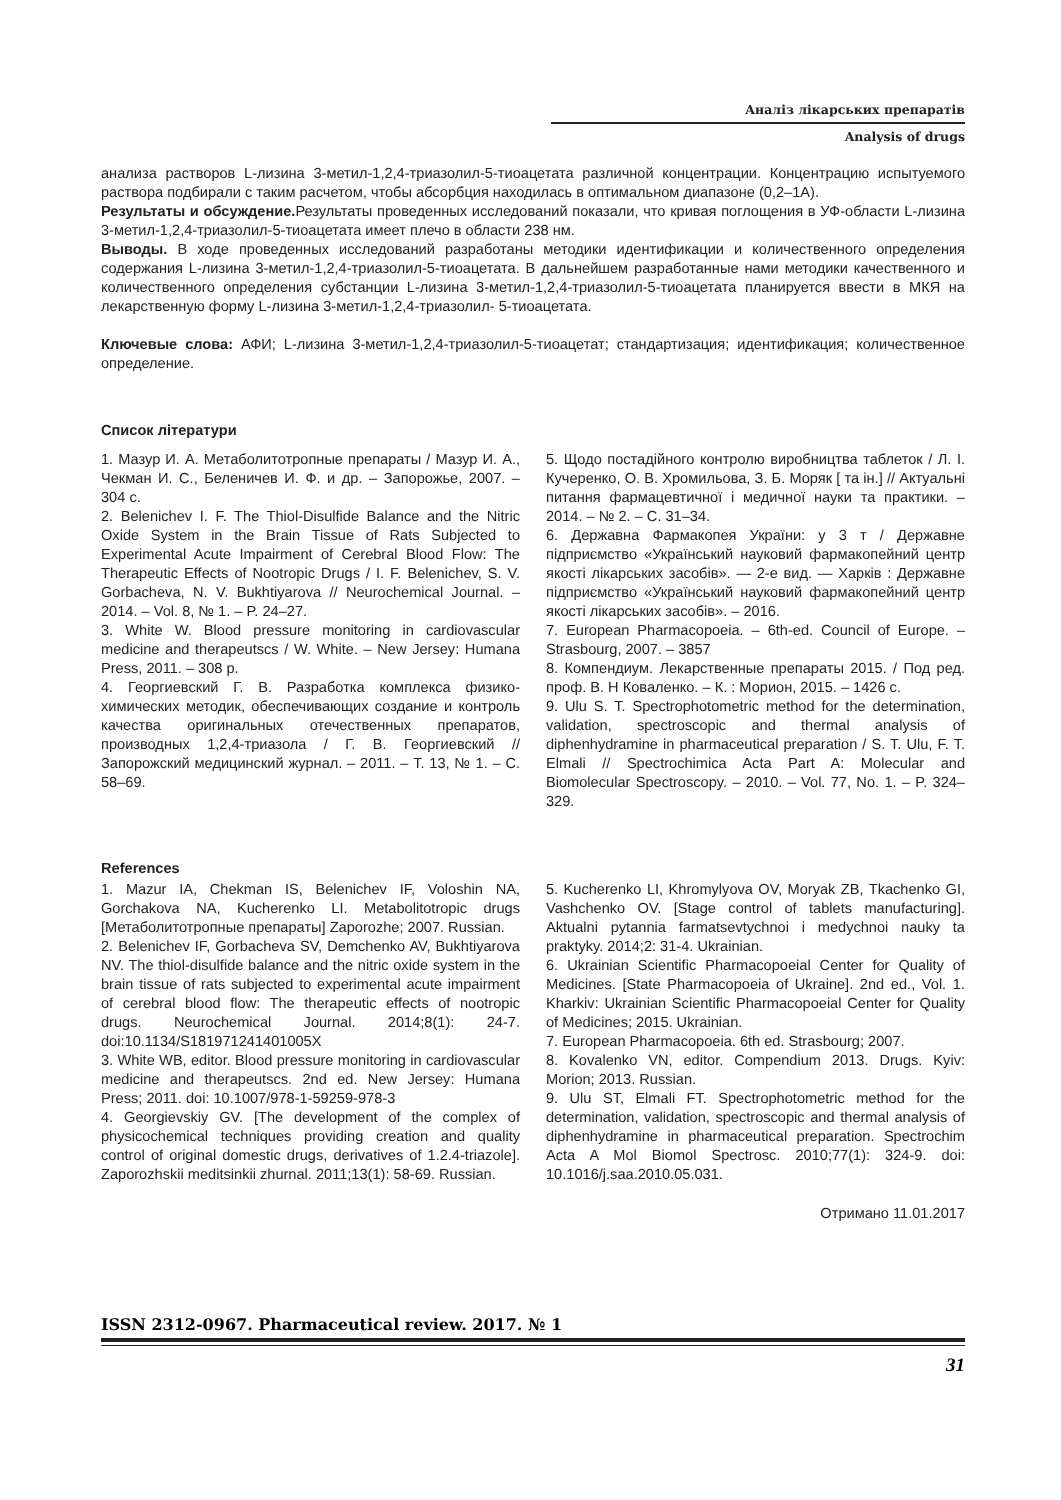Аналіз лікарських препаратів
Analysis of drugs
анализа растворов L-лизина 3-метил-1,2,4-триазолил-5-тиоацетата различной концентрации. Концентрацию испытуемого раствора подбирали с таким расчетом, чтобы абсорбция находилась в оптимальном диапазоне (0,2–1А).
Результаты и обсуждение. Результаты проведенных исследований показали, что кривая поглощения в УФ-области L-лизина 3-метил-1,2,4-триазолил-5-тиоацетата имеет плечо в области 238 нм.
Выводы. В ходе проведенных исследований разработаны методики идентификации и количественного определения содержания L-лизина 3-метил-1,2,4-триазолил-5-тиоацетата. В дальнейшем разработанные нами методики качественного и количественного определения субстанции L-лизина 3-метил-1,2,4-триазолил-5-тиоацетата планируется ввести в МКЯ на лекарственную форму L-лизина 3-метил-1,2,4-триазолил- 5-тиоацетата.
Ключевые слова: АФИ; L-лизина 3-метил-1,2,4-триазолил-5-тиоацетат; стандартизация; идентификация; количественное определение.
Список літератури
1. Мазур И. А. Метаболитотропные препараты / Мазур И. А., Чекман И. С., Беленичев И. Ф. и др. – Запорожье, 2007. – 304 с.
2. Belenichev I. F. The Thiol-Disulfide Balance and the Nitric Oxide System in the Brain Tissue of Rats Subjected to Experimental Acute Impairment of Cerebral Blood Flow: The Therapeutic Effects of Nootropic Drugs / I. F. Belenichev, S. V. Gorbacheva, N. V. Bukhtiyarova // Neurochemical Journal. – 2014. – Vol. 8, № 1. – P. 24–27.
3. White W. Blood pressure monitoring in cardiovascular medicine and therapeutscs / W. White. – New Jersey: Humana Press, 2011. – 308 p.
4. Георгиевский Г. В. Разработка комплекса физико-химических методик, обеспечивающих создание и контроль качества оригинальных отечественных препаратов, производных 1,2,4-триазола / Г. В. Георгиевский // Запорожский медицинский журнал. – 2011. – Т. 13, № 1. – С. 58–69.
5. Щодо постадійного контролю виробництва таблеток / Л. І. Кучеренко, О. В. Хромильова, З. Б. Моряк [ та ін.] // Актуальні питання фармацевтичної і медичної науки та практики. – 2014. – № 2. – С. 31–34.
6. Державна Фармакопея України: у 3 т / Державне підприємство «Український науковий фармакопейний центр якості лікарських засобів». — 2-е вид. — Харків : Державне підприємство «Український науковий фармакопейний центр якості лікарських засобів». – 2016.
7. European Pharmacopoeia. – 6th-ed. Council of Europe. – Strasbourg, 2007. – 3857
8. Компендиум. Лекарственные препараты 2015. / Под ред. проф. В. Н Коваленко. – К. : Морион, 2015. – 1426 с.
9. Ulu S. T. Spectrophotometric method for the determination, validation, spectroscopic and thermal analysis of diphenhydramine in pharmaceutical preparation / S. T. Ulu, F. T. Elmali // Spectrochimica Acta Part A: Molecular and Biomolecular Spectroscopy. – 2010. – Vol. 77, No. 1. – P. 324–329.
References
1. Mazur IA, Chekman IS, Belenichev IF, Voloshin NA, Gorchakova NA, Kucherenko LI. Metabolitotropic drugs [Метаболитотропные препараты] Zaporozhe; 2007. Russian.
2. Belenichev IF, Gorbacheva SV, Demchenko AV, Bukhtiyarova NV. The thiol-disulfide balance and the nitric oxide system in the brain tissue of rats subjected to experimental acute impairment of cerebral blood flow: The therapeutic effects of nootropic drugs. Neurochemical Journal. 2014;8(1): 24-7. doi:10.1134/S181971241401005X
3. White WB, editor. Blood pressure monitoring in cardiovascular medicine and therapeutscs. 2nd ed. New Jersey: Humana Press; 2011. doi: 10.1007/978-1-59259-978-3
4. Georgievskiy GV. [The development of the complex of physicochemical techniques providing creation and quality control of original domestic drugs, derivatives of 1.2.4-triazole]. Zaporozhskii meditsinkii zhurnal. 2011;13(1): 58-69. Russian.
5. Kucherenko LI, Khromylyova OV, Moryak ZB, Tkachenko GI, Vashchenko OV. [Stage control of tablets manufacturing]. Aktualni pytannia farmatsevtychnoi i medychnoi nauky ta praktyky. 2014;2: 31-4. Ukrainian.
6. Ukrainian Scientific Pharmacopoeial Center for Quality of Medicines. [State Pharmacopoeia of Ukraine]. 2nd ed., Vol. 1. Kharkiv: Ukrainian Scientific Pharmacopoeial Center for Quality of Medicines; 2015. Ukrainian.
7. European Pharmacopoeia. 6th ed. Strasbourg; 2007.
8. Kovalenko VN, editor. Compendium 2013. Drugs. Kyiv: Morion; 2013. Russian.
9. Ulu ST, Elmali FT. Spectrophotometric method for the determination, validation, spectroscopic and thermal analysis of diphenhydramine in pharmaceutical preparation. Spectrochim Acta A Mol Biomol Spectrosc. 2010;77(1): 324-9. doi: 10.1016/j.saa.2010.05.031.
Отримано 11.01.2017
ISSN 2312-0967. Pharmaceutical review. 2017. № 1
31